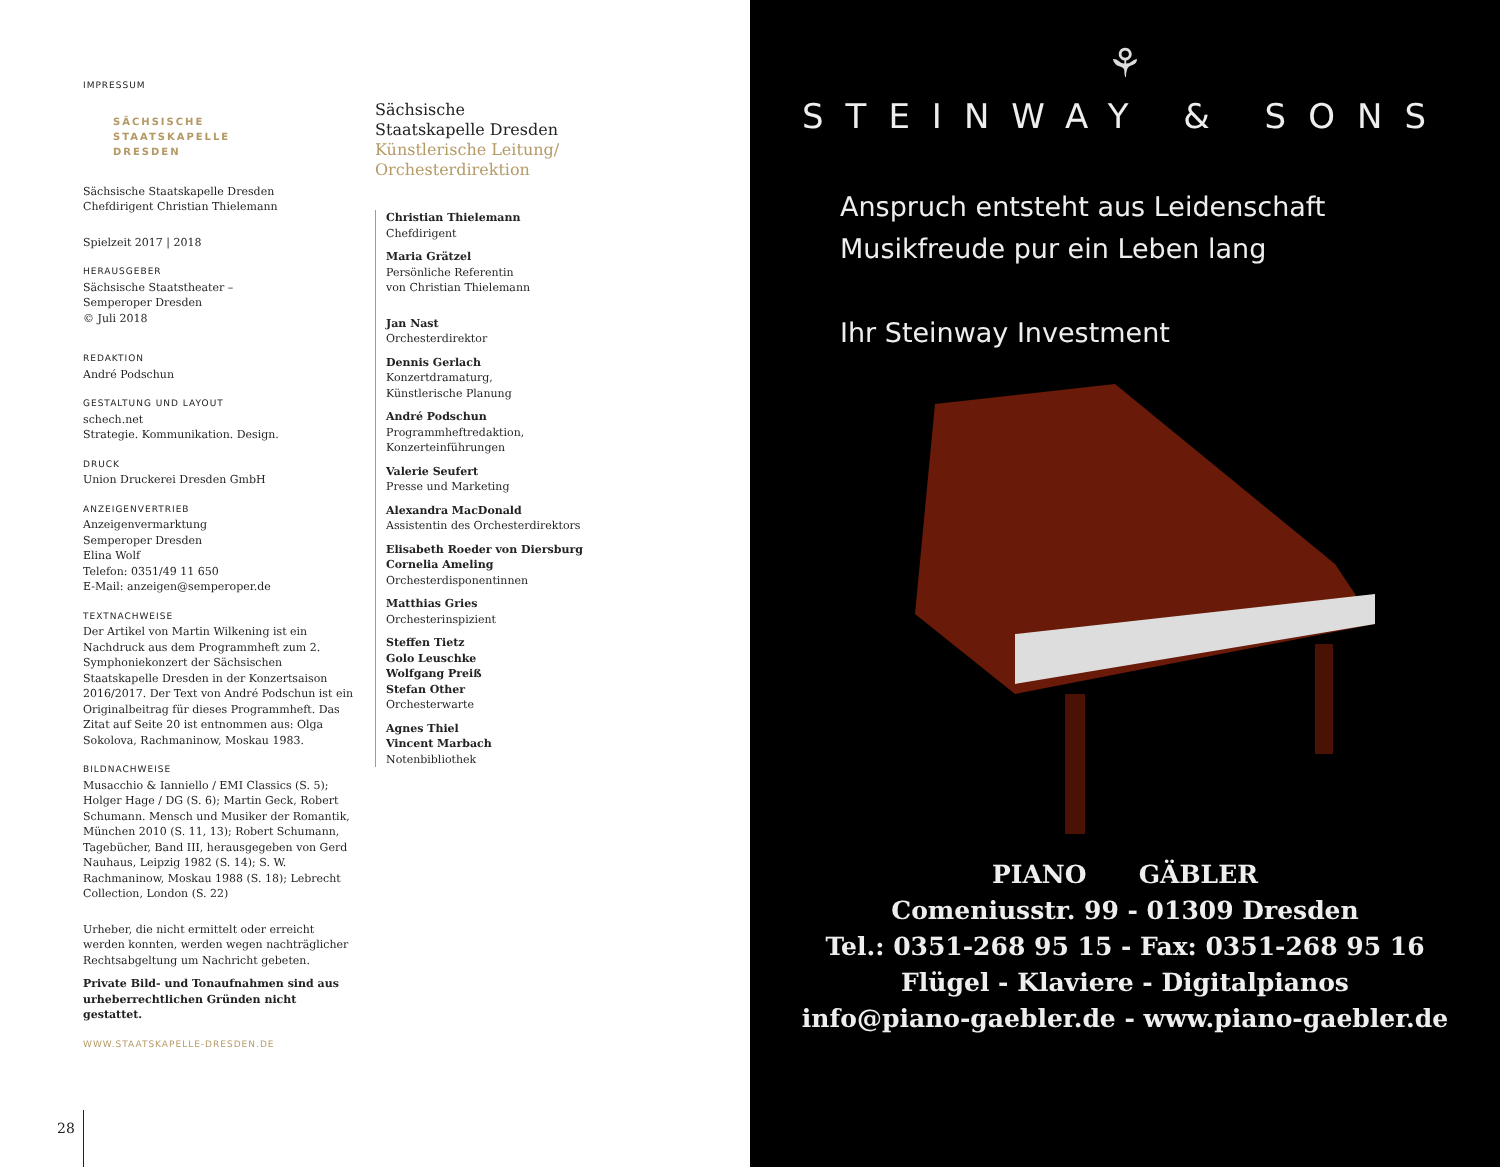IMPRESSUM
SÄCHSISCHE
STAATSKAPELLE
DRESDEN
Sächsische Staatskapelle Dresden
Chefdirigent Christian Thielemann
Spielzeit 2017 | 2018
HERAUSGEBER
Sächsische Staatstheater –
Semperoper Dresden
© Juli 2018
REDAKTION
André Podschun
GESTALTUNG UND LAYOUT
schech.net
Strategie. Kommunikation. Design.
DRUCK
Union Druckerei Dresden GmbH
ANZEIGENVERTRIEB
Anzeigenvermarktung
Semperoper Dresden
Elina Wolf
Telefon: 0351/49 11 650
E-Mail: anzeigen@semperoper.de
TEXTNACHWEISE
Der Artikel von Martin Wilkening ist ein Nachdruck aus dem Programmheft zum 2. Symphoniekonzert der Sächsischen Staatskapelle Dresden in der Konzertsaison 2016/2017. Der Text von André Podschun ist ein Originalbeitrag für dieses Programmheft. Das Zitat auf Seite 20 ist entnommen aus: Olga Sokolova, Rachmaninow, Moskau 1983.
BILDNACHWEISE
Musacchio & Ianniello / EMI Classics (S. 5); Holger Hage / DG (S. 6); Martin Geck, Robert Schumann. Mensch und Musiker der Romantik, München 2010 (S. 11, 13); Robert Schumann, Tagebücher, Band III, herausgegeben von Gerd Nauhaus, Leipzig 1982 (S. 14); S. W. Rachmaninow, Moskau 1988 (S. 18); Lebrecht Collection, London (S. 22)
Urheber, die nicht ermittelt oder erreicht werden konnten, werden wegen nachträglicher Rechtsabgeltung um Nachricht gebeten.
Private Bild- und Tonaufnahmen sind aus urheberrechtlichen Gründen nicht gestattet.
WWW.STAATSKAPELLE-DRESDEN.DE
Sächsische
Staatskapelle Dresden
Künstlerische Leitung/
Orchesterdirektion
Christian Thielemann
Chefdirigent
Maria Grätzel
Persönliche Referentin
von Christian Thielemann
Jan Nast
Orchesterdirektor
Dennis Gerlach
Konzertdramaturg,
Künstlerische Planung
André Podschun
Programmheftredaktion,
Konzerteinführungen
Valerie Seufert
Presse und Marketing
Alexandra MacDonald
Assistentin des Orchesterdirektors
Elisabeth Roeder von Diersburg
Cornelia Ameling
Orchesterdisponentinnen
Matthias Gries
Orchesterinspizient
Steffen Tietz
Golo Leuschke
Wolfgang Preiß
Stefan Other
Orchesterwarte
Agnes Thiel
Vincent Marbach
Notenbibliothek
28
⚘
STEINWAY & SONS
Anspruch entsteht aus Leidenschaft
Musikfreude pur ein Leben lang
Ihr Steinway Investment
PIANO GÄBLER
Comeniusstr. 99 - 01309 Dresden
Tel.: 0351-268 95 15 - Fax: 0351-268 95 16
Flügel - Klaviere - Digitalpianos
info@piano-gaebler.de - www.piano-gaebler.de